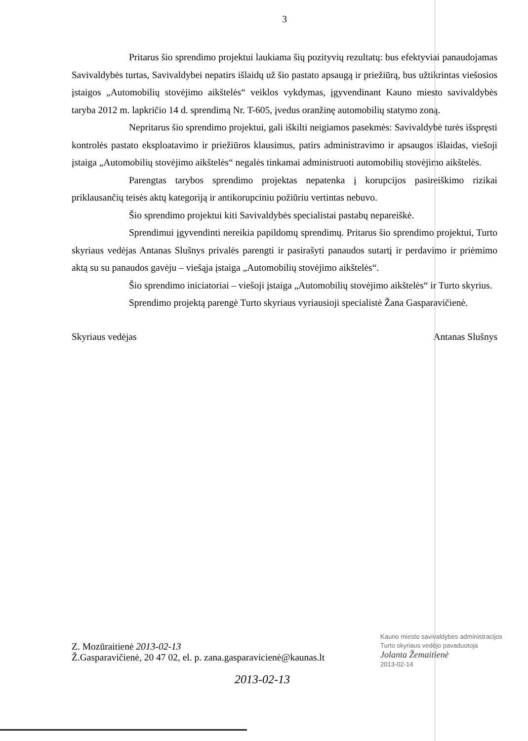3
Pritarus šio sprendimo projektui laukiama šių pozityvių rezultatų: bus efektyviai panaudojamas Savivaldybės turtas, Savivaldybei nepatirs išlaidų už šio pastato apsaugą ir priežiūrą, bus užtikrintas viešosios įstaigos „Automobilių stovėjimo aikštelės“ veiklos vykdymas, įgyvendinant Kauno miesto savivaldybės taryba 2012 m. lapkričio 14 d. sprendimą Nr. T-605, įvedus oranžinę automobilių statymo zoną.
Nepritarus šio sprendimo projektui, gali iškilti neigiamos pasekmės: Savivaldybė turės išspręsti kontrolės pastato eksploatavimo ir priežiūros klausimus, patirs administravimo ir apsaugos išlaidas, viešoji įstaiga „Automobilių stovėjimo aikštelės“ negalės tinkamai administruoti automobilių stovėjimo aikštelės.
Parengtas tarybos sprendimo projektas nepatenka į korupcijos pasireiškimo rizikai priklausančių teisės aktų kategoriją ir antikorupciniu požiūriu vertintas nebuvo.
Šio sprendimo projektui kiti Savivaldybės specialistai pastabų nepareiškė.
Sprendimui įgyvendinti nereikia papildomų sprendimų. Pritarus šio sprendimo projektui, Turto skyriaus vedėjas Antanas Slušnys privalės parengti ir pasirašyti panaudos sutartį ir perdavimo ir priėmimo aktą su su panaudos gavėju – viešąja įstaiga „Automobilių stovėjimo aikštelės“.
Šio sprendimo iniciatoriai – viešoji įstaiga „Automobilių stovėjimo aikštelės“ ir Turto skyrius.
Sprendimo projektą parengė Turto skyriaus vyriausioji specialistė Žana Gasparavičienė.
Skyriaus vedėjas Antanas Slušnys
Kauno miesto savivaldybės administracijos
Turto skyriaus vedėjo pavaduotoja
Jolanta Žemaitienė
2013-02-14
Z. Mozūraitienė 2013-02-13
Ž.Gasparavičienė, 20 47 02, el. p. zana.gasparavicienė@kaunas.lt
2013-02-13